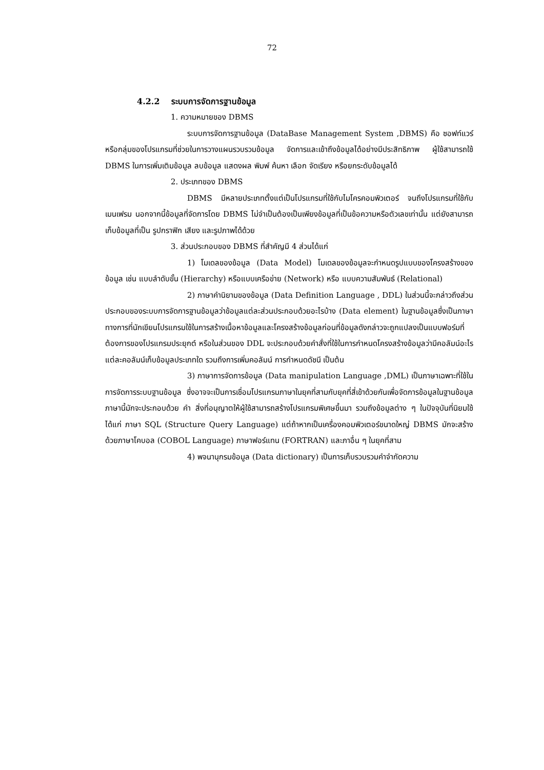72
4.2.2 ระบบการจัดการฐานข้อมูล
1. ความหมายของ DBMS
ระบบการจัดการฐานข้อมูล (DataBase Management System ,DBMS) คือ ซอฟท์แวร์หรือกลุ่มของโปรแกรมที่ช่วยในการวางแผนรวบรวมข้อมูล จัดการและเข้าถึงข้อมูลได้อย่างมีประสิทธิภาพ ผู้ใช้สามารถใช้ DBMS ในการเพิ่มเติมข้อมูล ลบข้อมูล แสดงผล พิมพ์ ค้นหา เลือก จัดเรียง หรือยกระดับข้อมูลได้
2. ประเภทของ DBMS
DBMS มีหลายประเภทตั้งแต่เป็นโปรแกรมที่ใช้กับไมโครคอมพิวเตอร์ จนถึงโปรแกรมที่ใช้กับเมนเฟรม นอกจากนี้ข้อมูลที่จัดการโดย DBMS ไม่จำเป็นต้องเป็นเพียงข้อมูลที่เป็นข้อความหรือตัวเลขเท่านั้น แต่ยังสามารถเก็บข้อมูลที่เป็น รูปกราฟิก เสียง และรูปภาพได้ด้วย
3. ส่วนประกอบของ DBMS ที่สำคัญมี 4 ส่วนได้แก่
1) โมเดลของข้อมูล (Data Model) โมเดลของข้อมูลจะกำหนดรูปแบบของโครงสร้างของข้อมูล เช่น แบบลำดับขั้น (Hierarchy) หรือแบบเครือข่าย (Network) หรือ แบบความสัมพันธ์ (Relational)
2) ภาษาคำนิยามของข้อมูล (Data Definition Language , DDL) ในส่วนนี้จะกล่าวถึงส่วนประกอบของระบบการจัดการฐานข้อมูลว่าข้อมูลแต่ละส่วนประกอบด้วยอะไรบ้าง (Data element) ในฐานข้อมูลซึ่งเป็นภาษาทางการที่นักเขียนโปรแกรมใช้ในการสร้างเนื้อหาข้อมูลและโครงสร้างข้อมูลก่อนที่ข้อมูลดังกล่าวจะถูกแปลงเป็นแบบฟอร์มที่ต้องการของโปรแกรมประยุกต์ หรือในส่วนของ DDL จะประกอบด้วยคำสั่งที่ใช้ในการกำหนดโครงสร้างข้อมูลว่ามีคอลัมน์อะไร แต่ละคอลัมน์เก็บข้อมูลประเภทใด รวมถึงการเพิ่มคอลัมน์ การกำหนดดัชนี เป็นต้น
3) ภาษาการจัดการข้อมูล (Data manipulation Language ,DML) เป็นภาษาเฉพาะที่ใช้ในการจัดการระบบฐานข้อมูล ซึ่งอาจจะเป็นการเชื่อมโปรแกรมภาษาในยุคที่สามกับยุคที่สี่เข้าด้วยกันเพื่อจัดการข้อมูลในฐานข้อมูล ภาษานี้มักจะประกอบด้วย คำ สิ่งที่อนุญาตให้ผู้ใช้สามารถสร้างโปรแกรมพิเศษขึ้นมา รวมถึงข้อมูลต่าง ๆ ในปัจจุบันที่นิยมใช้ ได้แก่ ภาษา SQL (Structure Query Language) แต่ถ้าหากเป็นเครื่องคอมพิวเตอร์ขนาดใหญ่ DBMS มักจะสร้างด้วยภาษาโคบอล (COBOL Language) ภาษาฟอร์แทน (FORTRAN) และภาอื่น ๆ ในยุคที่สาม
4) พจนานุกรมข้อมูล (Data dictionary) เป็นการเก็บรวบรวมคำจำกัดความ